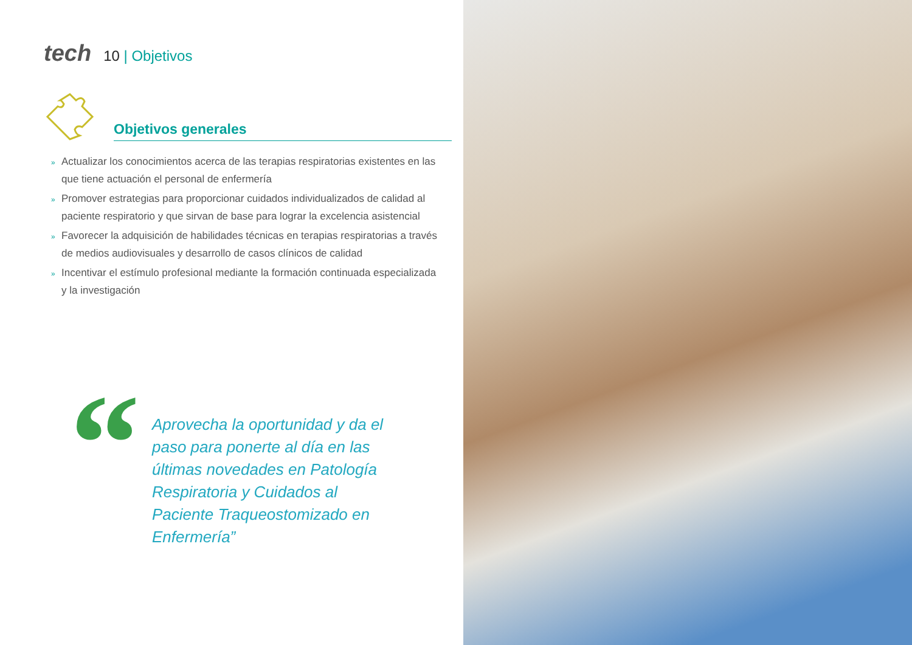tech 10 | Objetivos
Objetivos generales
» Actualizar los conocimientos acerca de las terapias respiratorias existentes en las que tiene actuación el personal de enfermería
» Promover estrategias para proporcionar cuidados individualizados de calidad al paciente respiratorio y que sirvan de base para lograr la excelencia asistencial
» Favorecer la adquisición de habilidades técnicas en terapias respiratorias a través de medios audiovisuales y desarrollo de casos clínicos de calidad
» Incentivar el estímulo profesional mediante la formación continuada especializada y la investigación
“
Aprovecha la oportunidad y da el paso para ponerte al día en las últimas novedades en Patología Respiratoria y Cuidados al Paciente Traqueostomizado en Enfermería”